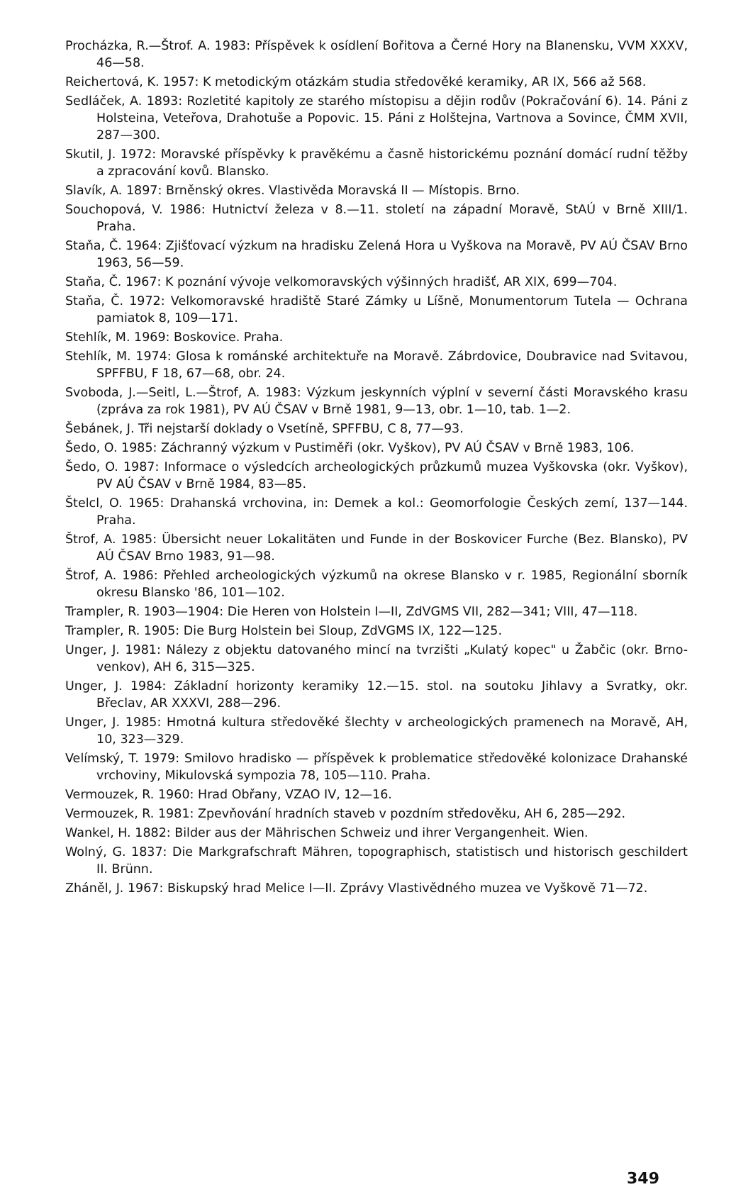Procházka, R.—Štrof. A. 1983: Příspěvek k osídlení Bořitova a Černé Hory na Blanensku, VVM XXXV, 46—58.
Reichertová, K. 1957: K metodickým otázkám studia středověké keramiky, AR IX, 566 až 568.
Sedláček, A. 1893: Rozletité kapitoly ze starého místopisu a dějin rodův (Pokračování 6). 14. Páni z Holsteina, Veteřova, Drahotuše a Popovic. 15. Páni z Holštejna, Vartnova a Sovince, ČMM XVII, 287—300.
Skutil, J. 1972: Moravské příspěvky k pravěkému a časně historickému poznání domácí rudní těžby a zpracování kovů. Blansko.
Slavík, A. 1897: Brněnský okres. Vlastivěda Moravská II — Místopis. Brno.
Souchopová, V. 1986: Hutnictví železa v 8.—11. století na západní Moravě, StAÚ v Brně XIII/1. Praha.
Staňa, Č. 1964: Zjišťovací výzkum na hradisku Zelená Hora u Vyškova na Moravě, PV AÚ ČSAV Brno 1963, 56—59.
Staňa, Č. 1967: K poznání vývoje velkomoravských výšinných hradišť, AR XIX, 699—704.
Staňa, Č. 1972: Velkomoravské hradiště Staré Zámky u Líšně, Monumentorum Tutela — Ochrana pamiatok 8, 109—171.
Stehlík, M. 1969: Boskovice. Praha.
Stehlík, M. 1974: Glosa k románské architektuře na Moravě. Zábrdovice, Doubravice nad Svitavou, SPFFBU, F 18, 67—68, obr. 24.
Svoboda, J.—Seitl, L.—Štrof, A. 1983: Výzkum jeskynních výplní v severní části Moravského krasu (zpráva za rok 1981), PV AÚ ČSAV v Brně 1981, 9—13, obr. 1—10, tab. 1—2.
Šebánek, J. Tři nejstarší doklady o Vsetíně, SPFFBU, C 8, 77—93.
Šedo, O. 1985: Záchranný výzkum v Pustiměři (okr. Vyškov), PV AÚ ČSAV v Brně 1983, 106.
Šedo, O. 1987: Informace o výsledcích archeologických průzkumů muzea Vyškovska (okr. Vyškov), PV AÚ ČSAV v Brně 1984, 83—85.
Štelcl, O. 1965: Drahanská vrchovina, in: Demek a kol.: Geomorfologie Českých zemí, 137—144. Praha.
Štrof, A. 1985: Übersicht neuer Lokalitäten und Funde in der Boskovicer Furche (Bez. Blansko), PV AÚ ČSAV Brno 1983, 91—98.
Štrof, A. 1986: Přehled archeologických výzkumů na okrese Blansko v r. 1985, Regionální sborník okresu Blansko '86, 101—102.
Trampler, R. 1903—1904: Die Heren von Holstein I—II, ZdVGMS VII, 282—341; VIII, 47—118.
Trampler, R. 1905: Die Burg Holstein bei Sloup, ZdVGMS IX, 122—125.
Unger, J. 1981: Nálezy z objektu datovaného mincí na tvrzišti „Kulatý kopec" u Žabčic (okr. Brno-venkov), AH 6, 315—325.
Unger, J. 1984: Základní horizonty keramiky 12.—15. stol. na soutoku Jihlavy a Svratky, okr. Břeclav, AR XXXVI, 288—296.
Unger, J. 1985: Hmotná kultura středověké šlechty v archeologických pramenech na Moravě, AH, 10, 323—329.
Velímský, T. 1979: Smilovo hradisko — příspěvek k problematice středověké kolonizace Drahanské vrchoviny, Mikulovská sympozia 78, 105—110. Praha.
Vermouzek, R. 1960: Hrad Obřany, VZAO IV, 12—16.
Vermouzek, R. 1981: Zpevňování hradních staveb v pozdním středověku, AH 6, 285—292.
Wankel, H. 1882: Bilder aus der Mährischen Schweiz und ihrer Vergangenheit. Wien.
Wolný, G. 1837: Die Markgrafschraft Mähren, topographisch, statistisch und historisch geschildert II. Brünn.
Zháněl, J. 1967: Biskupský hrad Melice I—II. Zprávy Vlastivědného muzea ve Vyškově 71—72.
349